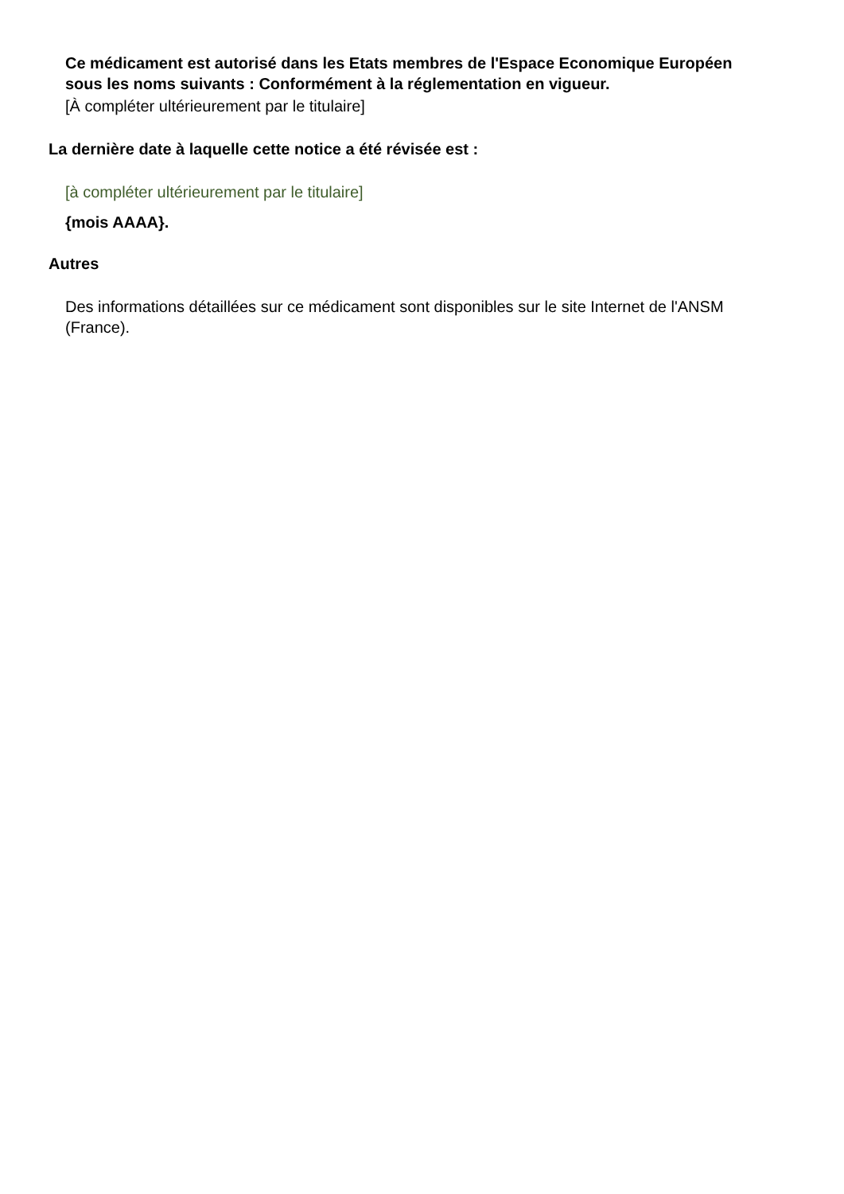Ce médicament est autorisé dans les Etats membres de l'Espace Economique Européen sous les noms suivants : Conformément à la réglementation en vigueur.
[À compléter ultérieurement par le titulaire]
La dernière date à laquelle cette notice a été révisée est :
[à compléter ultérieurement par le titulaire]
{mois AAAA}.
Autres
Des informations détaillées sur ce médicament sont disponibles sur le site Internet de l'ANSM (France).